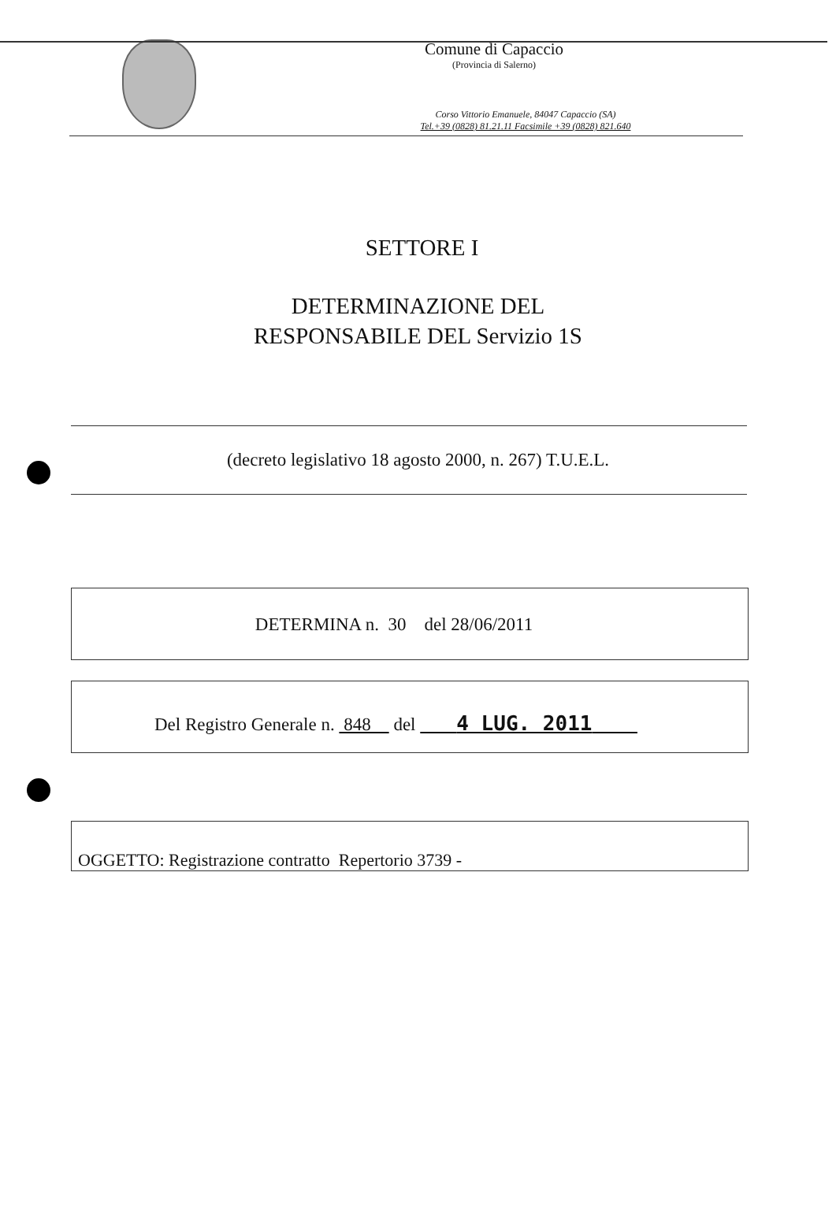Comune di Capaccio
(Provincia di Salerno)
Corso Vittorio Emanuele, 84047 Capaccio (SA)
Tel.+39 (0828) 81.21.11 Facsimile +39 (0828) 821.640
SETTORE I
DETERMINAZIONE DEL
RESPONSABILE DEL Servizio 1S
(decreto legislativo 18 agosto 2000, n. 267) T.U.E.L.
DETERMINA n. 30 del 28/06/2011
Del Registro Generale n. 848 del 4 LUG. 2011
OGGETTO: Registrazione contratto Repertorio 3739 -